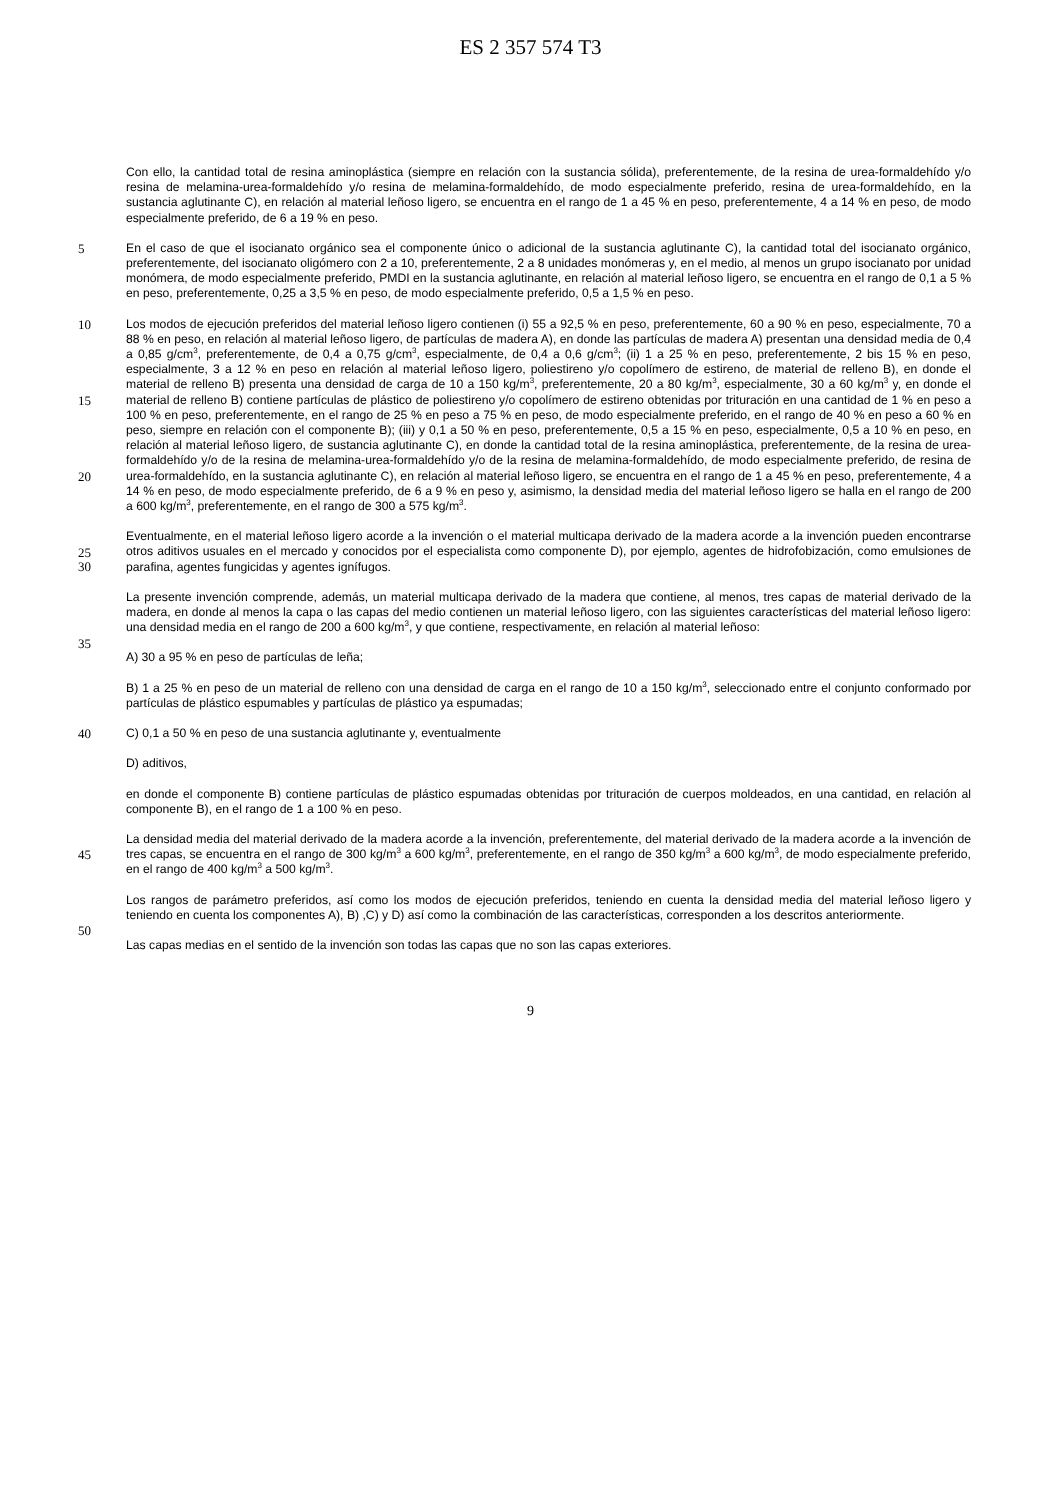ES 2 357 574 T3
Con ello, la cantidad total de resina aminoplástica (siempre en relación con la sustancia sólida), preferentemente, de la resina de urea-formaldehído y/o resina de melamina-urea-formaldehído y/o resina de melamina-formaldehído, de modo especialmente preferido, resina de urea-formaldehído, en la sustancia aglutinante C), en relación al material leñoso ligero, se encuentra en el rango de 1 a 45 % en peso, preferentemente, 4 a 14 % en peso, de modo
5
especialmente preferido, de 6 a 19 % en peso.
En el caso de que el isocianato orgánico sea el componente único o adicional de la sustancia aglutinante C), la cantidad total del isocianato orgánico, preferentemente, del isocianato oligómero con 2 a 10, preferentemente, 2 a 8 unidades monómeras y, en el medio, al menos un grupo isocianato por unidad monómera, de modo especialmente preferido, PMDI en la sustancia aglutinante, en relación al material leñoso ligero, se encuentra en el rango de 0,1 a 5
10% en peso, preferentemente, 0,25 a 3,5 % en peso, de modo especialmente preferido, 0,5 a 1,5 % en peso.
Los modos de ejecución preferidos del material leñoso ligero contienen (i) 55 a 92,5 % en peso, preferentemente, 60 a 90 % en peso, especialmente, 70 a 88 % en peso, en relación al material leñoso ligero, de partículas de madera A), en donde las partículas de madera A) presentan una densidad media de 0,4 a 0,85 g/cm<sup>3</sup>, preferentemente, de 0,4 a 0,75 g/cm<sup>3</sup>, especialmente, de 0,4 a 0,6 g/cm<sup>3</sup>; (ii) 1 a 25 % en peso, preferentemente, 2 bis 15 % en peso,
15
especialmente, 3 a 12 % en peso en relación al material leñoso ligero, poliestireno y/o copolímero de estireno, de material de relleno B), en donde el material de relleno B) presenta una densidad de carga de 10 a 150 kg/m<sup>3</sup>, preferentemente, 20 a 80 kg/m<sup>3</sup>, especialmente, 30 a 60 kg/m<sup>3</sup> y, en donde el material de relleno B) contiene partículas de plástico de poliestireno y/o copolímero de estireno obtenidas por trituración en una cantidad de 1 % en peso a 100 % en peso, preferentemente, en el rango de 25 % en peso a 75 % en peso, de modo especialmente
20
preferido, en el rango de 40 % en peso a 60 % en peso, siempre en relación con el componente B); (iii) y 0,1 a 50 % en peso, preferentemente, 0,5 a 15 % en peso, especialmente, 0,5 a 10 % en peso, en relación al material leñoso ligero, de sustancia aglutinante C), en donde la cantidad total de la resina aminoplástica, preferentemente, de la resina de urea-formaldehído y/o de la resina de melamina-urea-formaldehído y/o de la resina de melamina-formaldehído, de modo especialmente preferido, de resina de urea-formaldehído, en la sustancia aglutinante C), en
25
relación al material leñoso ligero, se encuentra en el rango de 1 a 45 % en peso, preferentemente, 4 a 14 % en peso, de modo especialmente preferido, de 6 a 9 % en peso y, asimismo, la densidad media del material leñoso ligero se halla en el rango de 200 a 600 kg/m<sup>3</sup>, preferentemente, en el rango de 300 a 575 kg/m<sup>3</sup>.
Eventualmente, en el material leñoso ligero acorde a la invención o el material multicapa derivado de la madera acorde a la invención pueden encontrarse otros aditivos usuales en el mercado y conocidos por el especialista como
30
componente D), por ejemplo, agentes de hidrofobización, como emulsiones de parafina, agentes fungicidas y agentes ignífugos.
La presente invención comprende, además, un material multicapa derivado de la madera que contiene, al menos, tres capas de material derivado de la madera, en donde al menos la capa o las capas del medio contienen un material leñoso ligero, con las siguientes características del material leñoso ligero: una densidad media en el rango
35
de 200 a 600 kg/m<sup>3</sup>, y que contiene, respectivamente, en relación al material leñoso:
A) 30 a 95 % en peso de partículas de leña;
B) 1 a 25 % en peso de un material de relleno con una densidad de carga en el rango de 10 a 150 kg/m<sup>3</sup>, seleccionado entre el conjunto conformado por partículas de plástico espumables y partículas de plástico ya espumadas;
40 C) 0,1 a 50 % en peso de una sustancia aglutinante y, eventualmente
D) aditivos,
en donde el componente B) contiene partículas de plástico espumadas obtenidas por trituración de cuerpos moldeados, en una cantidad, en relación al componente B), en el rango de 1 a 100 % en peso.
La densidad media del material derivado de la madera acorde a la invención, preferentemente, del material derivado
45
de la madera acorde a la invención de tres capas, se encuentra en el rango de 300 kg/m<sup>3</sup> a 600 kg/m<sup>3</sup>, preferentemente, en el rango de 350 kg/m<sup>3</sup> a 600 kg/m<sup>3</sup>, de modo especialmente preferido, en el rango de 400 kg/m<sup>3</sup> a 500 kg/m<sup>3</sup>.
Los rangos de parámetro preferidos, así como los modos de ejecución preferidos, teniendo en cuenta la densidad media del material leñoso ligero y teniendo en cuenta los componentes A), B) ,C) y D) así como la combinación de
50
las características, corresponden a los descritos anteriormente.
Las capas medias en el sentido de la invención son todas las capas que no son las capas exteriores.
9